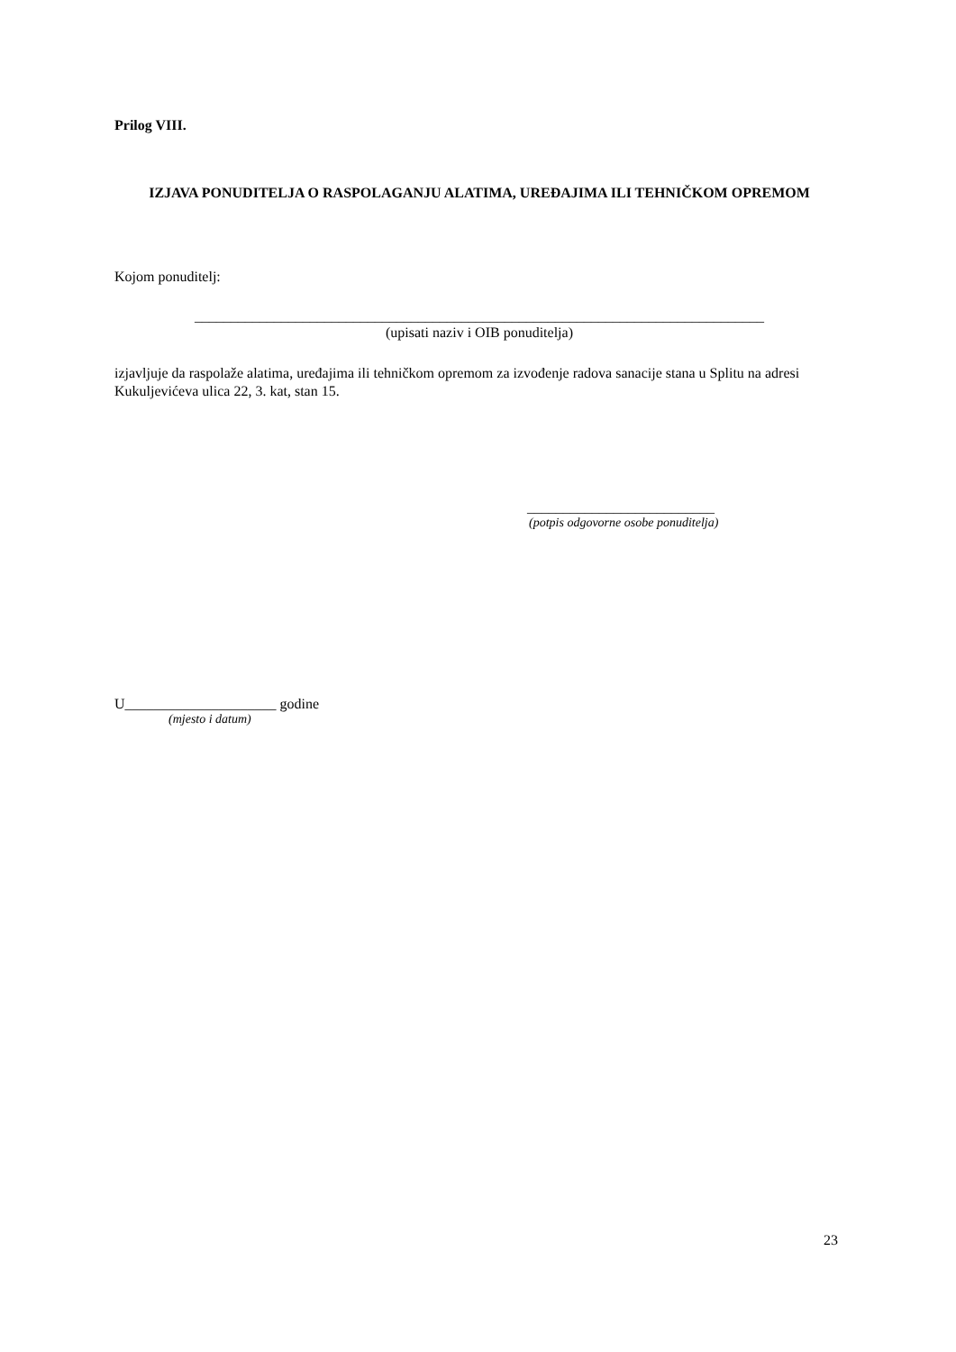Prilog VIII.
IZJAVA PONUDITELJA O RASPOLAGANJU ALATIMA, UREĐAJIMA ILI TEHNIČKOM OPREMOM
Kojom ponuditelj:
_______________________________________________________________________________
(upisati naziv i OIB ponuditelja)
izjavljuje da raspolaže alatima, uređajima ili tehničkom opremom za izvođenje radova sanacije stana u Splitu na adresi Kukuljevićeva ulica 22, 3. kat, stan 15.
__________________________
(potpis odgovorne osobe ponuditelja)
U_____________________ godine
(mjesto i datum)
23